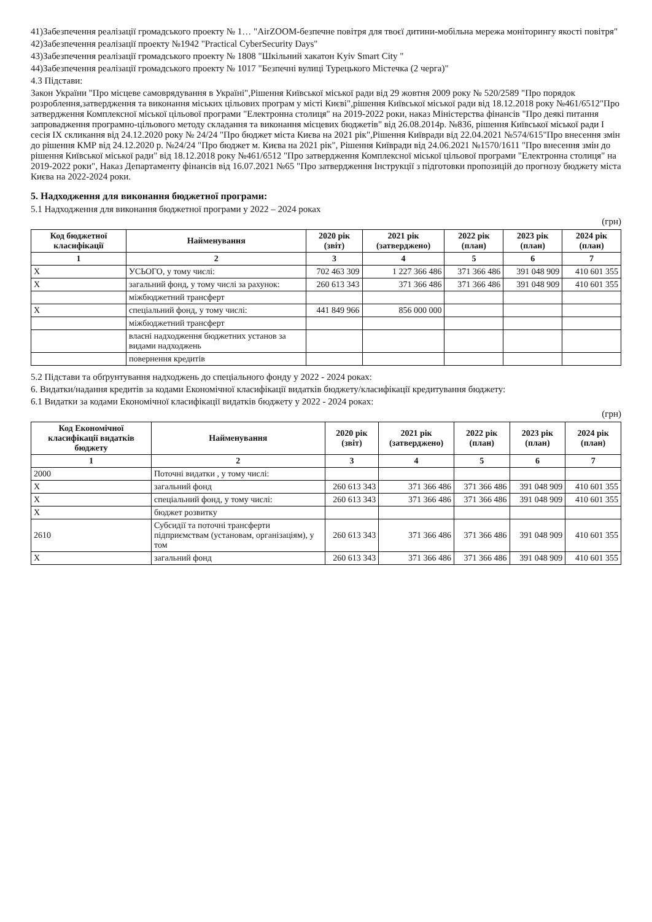41)Забезпечення реалізації громадського проекту № 1… "AirZOOM-безпечне повітря для твоєї дитини-мобільна мережа моніторингу якості повітря"
42)Забезпечення реалізації проекту №1942 "Practical CyberSecurity Days"
43)Забезпечення реалізації громадського проекту № 1808 "Шкільний хакатон Kyiv Smart City "
44)Забезпечення реалізації громадського проекту № 1017 "Безпечні вулиці Турецького Містечка (2 черга)"
4.3 Підстави:
Закон України "Про місцеве самоврядування в Україні",Рішення Київської міської ради від 29 жовтня 2009 року № 520/2589 "Про порядок розроблення,затвердження та виконання міських цільових програм у місті Києві",рішення Київської міської ради від 18.12.2018 року №461/6512"Про затвердження Комплексної міської цільової програми "Електронна столиця" на 2019-2022 роки, наказ Міністерства фінансів "Про деякі питання запровадження програмно-цільового методу складання та виконання місцевих бюджетів" від 26.08.2014р. №836, рішення Київської міської ради I сесія IX скликання від 24.12.2020 року № 24/24 "Про бюджет міста Києва на 2021 рік",Рішення Київради від 22.04.2021 №574/615"Про внесення змін до рішення КМР від 24.12.2020 р. №24/24 "Про бюджет м. Києва на 2021 рік", Рішення Київради від 24.06.2021 №1570/1611 "Про внесення змін до рішення Київської міської ради" від 18.12.2018 року №461/6512 "Про затвердження Комплексної міської цільової програми "Електронна столиця" на 2019-2022 роки", Наказ Департаменту фінансів від 16.07.2021 №65 "Про затвердження Інструкції з підготовки пропозицій до прогнозу бюджету міста Києва на 2022-2024 роки.
5. Надходження для виконання бюджетної програми:
5.1 Надходження для виконання бюджетної програми у 2022 – 2024 роках
(грн)
| Код бюджетної класифікації | Найменування | 2020 рік (звіт) | 2021 рік (затверджено) | 2022 рік (план) | 2023 рік (план) | 2024 рік (план) |
| --- | --- | --- | --- | --- | --- | --- |
| 1 | 2 | 3 | 4 | 5 | 6 | 7 |
| X | УСЬОГО, у тому числі: | 702 463 309 | 1 227 366 486 | 371 366 486 | 391 048 909 | 410 601 355 |
| X | загальний фонд, у тому числі за рахунок: | 260 613 343 | 371 366 486 | 371 366 486 | 391 048 909 | 410 601 355 |
| | міжбюджетний трансферт | | | | | |
| X | спеціальний фонд, у тому числі: | 441 849 966 | 856 000 000 | | | |
| | міжбюджетний трансферт | | | | | |
| | власні надходження бюджетних установ за видами надходжень | | | | | |
| | повернення кредитів | | | | | |
5.2 Підстави та обґрунтування надходжень до спеціального фонду у 2022 - 2024 роках:
6. Видатки/надання кредитів за кодами Економічної класифікації видатків бюджету/класифікації кредитування бюджету:
6.1 Видатки за кодами Економічної класифікації видатків бюджету у 2022 - 2024 роках:
(грн)
| Код Економічної класифікації видатків бюджету | Найменування | 2020 рік (звіт) | 2021 рік (затверджено) | 2022 рік (план) | 2023 рік (план) | 2024 рік (план) |
| --- | --- | --- | --- | --- | --- | --- |
| 1 | 2 | 3 | 4 | 5 | 6 | 7 |
| 2000 | Поточні видатки , у тому числі: | | | | | |
| X | загальний фонд | 260 613 343 | 371 366 486 | 371 366 486 | 391 048 909 | 410 601 355 |
| X | спеціальний фонд, у тому числі: | 260 613 343 | 371 366 486 | 371 366 486 | 391 048 909 | 410 601 355 |
| X | бюджет розвитку | | | | | |
| 2610 | Субсидії та поточні трансферти підприємствам (установам, організаціям), у том | 260 613 343 | 371 366 486 | 371 366 486 | 391 048 909 | 410 601 355 |
| X | загальний фонд | 260 613 343 | 371 366 486 | 371 366 486 | 391 048 909 | 410 601 355 |